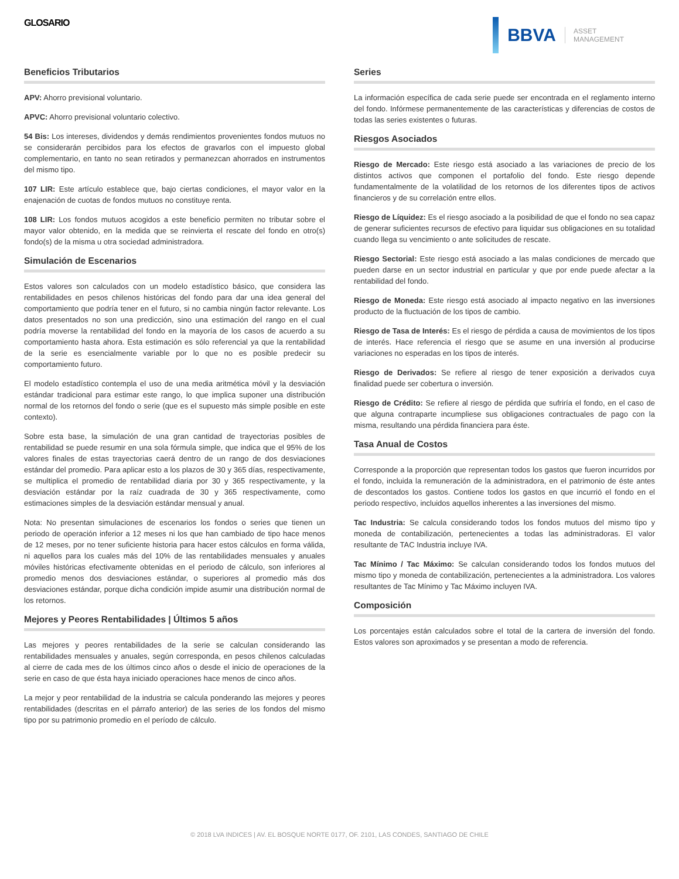GLOSARIO
BBVA
ASSET
MANAGEMENT
Beneficios Tributarios
APV: Ahorro previsional voluntario.
APVC: Ahorro previsional voluntario colectivo.
54 Bis: Los intereses, dividendos y demás rendimientos provenientes fondos mutuos no se considerarán percibidos para los efectos de gravarlos con el impuesto global complementario, en tanto no sean retirados y permanezcan ahorrados en instrumentos del mismo tipo.
107 LIR: Este artículo establece que, bajo ciertas condiciones, el mayor valor en la enajenación de cuotas de fondos mutuos no constituye renta.
108 LIR: Los fondos mutuos acogidos a este beneficio permiten no tributar sobre el mayor valor obtenido, en la medida que se reinvierta el rescate del fondo en otro(s) fondo(s) de la misma u otra sociedad administradora.
Simulación de Escenarios
Estos valores son calculados con un modelo estadístico básico, que considera las rentabilidades en pesos chilenos históricas del fondo para dar una idea general del comportamiento que podría tener en el futuro, si no cambia ningún factor relevante. Los datos presentados no son una predicción, sino una estimación del rango en el cual podría moverse la rentabilidad del fondo en la mayoría de los casos de acuerdo a su comportamiento hasta ahora. Esta estimación es sólo referencial ya que la rentabilidad de la serie es esencialmente variable por lo que no es posible predecir su comportamiento futuro.
El modelo estadístico contempla el uso de una media aritmética móvil y la desviación estándar tradicional para estimar este rango, lo que implica suponer una distribución normal de los retornos del fondo o serie (que es el supuesto más simple posible en este contexto).
Sobre esta base, la simulación de una gran cantidad de trayectorias posibles de rentabilidad se puede resumir en una sola fórmula simple, que indica que el 95% de los valores finales de estas trayectorias caerá dentro de un rango de dos desviaciones estándar del promedio. Para aplicar esto a los plazos de 30 y 365 días, respectivamente, se multiplica el promedio de rentabilidad diaria por 30 y 365 respectivamente, y la desviación estándar por la raíz cuadrada de 30 y 365 respectivamente, como estimaciones simples de la desviación estándar mensual y anual.
Nota: No presentan simulaciones de escenarios los fondos o series que tienen un periodo de operación inferior a 12 meses ni los que han cambiado de tipo hace menos de 12 meses, por no tener suficiente historia para hacer estos cálculos en forma válida, ni aquellos para los cuales más del 10% de las rentabilidades mensuales y anuales móviles históricas efectivamente obtenidas en el periodo de cálculo, son inferiores al promedio menos dos desviaciones estándar, o superiores al promedio más dos desviaciones estándar, porque dicha condición impide asumir una distribución normal de los retornos.
Mejores y Peores Rentabilidades | Últimos 5 años
Las mejores y peores rentabilidades de la serie se calculan considerando las rentabilidades mensuales y anuales, según corresponda, en pesos chilenos calculadas al cierre de cada mes de los últimos cinco años o desde el inicio de operaciones de la serie en caso de que ésta haya iniciado operaciones hace menos de cinco años.
La mejor y peor rentabilidad de la industria se calcula ponderando las mejores y peores rentabilidades (descritas en el párrafo anterior) de las series de los fondos del mismo tipo por su patrimonio promedio en el período de cálculo.
Series
La información específica de cada serie puede ser encontrada en el reglamento interno del fondo. Infórmese permanentemente de las características y diferencias de costos de todas las series existentes o futuras.
Riesgos Asociados
Riesgo de Mercado: Este riesgo está asociado a las variaciones de precio de los distintos activos que componen el portafolio del fondo. Este riesgo depende fundamentalmente de la volatilidad de los retornos de los diferentes tipos de activos financieros y de su correlación entre ellos.
Riesgo de Líquidez: Es el riesgo asociado a la posibilidad de que el fondo no sea capaz de generar suficientes recursos de efectivo para liquidar sus obligaciones en su totalidad cuando llega su vencimiento o ante solicitudes de rescate.
Riesgo Sectorial: Este riesgo está asociado a las malas condiciones de mercado que pueden darse en un sector industrial en particular y que por ende puede afectar a la rentabilidad del fondo.
Riesgo de Moneda: Este riesgo está asociado al impacto negativo en las inversiones producto de la fluctuación de los tipos de cambio.
Riesgo de Tasa de Interés: Es el riesgo de pérdida a causa de movimientos de los tipos de interés. Hace referencia el riesgo que se asume en una inversión al producirse variaciones no esperadas en los tipos de interés.
Riesgo de Derivados: Se refiere al riesgo de tener exposición a derivados cuya finalidad puede ser cobertura o inversión.
Riesgo de Crédito: Se refiere al riesgo de pérdida que sufriría el fondo, en el caso de que alguna contraparte incumpliese sus obligaciones contractuales de pago con la misma, resultando una pérdida financiera para éste.
Tasa Anual de Costos
Corresponde a la proporción que representan todos los gastos que fueron incurridos por el fondo, incluida la remuneración de la administradora, en el patrimonio de éste antes de descontados los gastos. Contiene todos los gastos en que incurrió el fondo en el periodo respectivo, incluidos aquellos inherentes a las inversiones del mismo.
Tac Industria: Se calcula considerando todos los fondos mutuos del mismo tipo y moneda de contabilización, pertenecientes a todas las administradoras. El valor resultante de TAC Industria incluye IVA.
Tac Mínimo / Tac Máximo: Se calculan considerando todos los fondos mutuos del mismo tipo y moneda de contabilización, pertenecientes a la administradora. Los valores resultantes de Tac Mínimo y Tac Máximo incluyen IVA.
Composición
Los porcentajes están calculados sobre el total de la cartera de inversión del fondo. Estos valores son aproximados y se presentan a modo de referencia.
© 2018 LVA INDICES | AV. EL BOSQUE NORTE 0177, OF. 2101, LAS CONDES, SANTIAGO DE CHILE